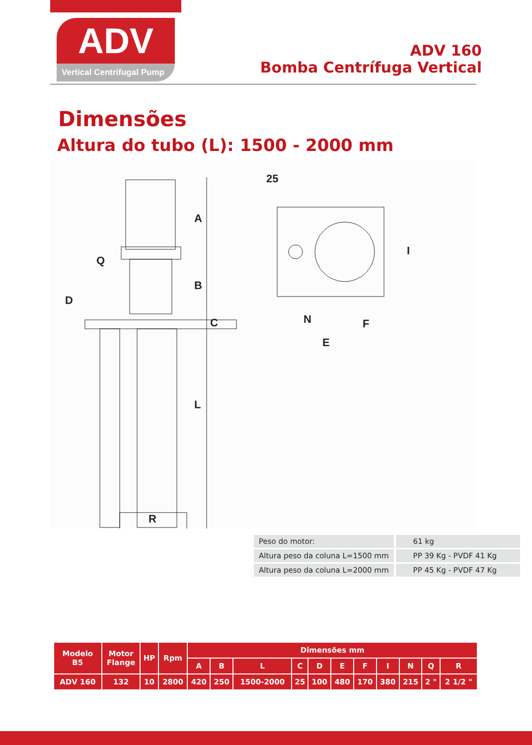ADV
Vertical Centrifugal Pump
ADV 160
Bomba Centrífuga Vertical
Dimensões
Altura do tubo (L): 1500 - 2000 mm
A
B
C
D
Q
L
R
25
N
F
E
I
| Peso do motor: | 61 kg |
| Altura peso da coluna L=1500 mm | PP 39 Kg - PVDF 41 Kg |
| Altura peso da coluna L=2000 mm | PP 45 Kg - PVDF 47 Kg |
| Modelo B5 | Motor Flange | HP | Rpm | Dimensões mm | | | | | | | | | | |
| --- | --- | --- | --- | --- | --- | --- | --- | --- | --- | --- | --- | --- | --- | --- |
| | | | | A | B | L | C | D | E | F | I | N | Q | R |
| ADV 160 | 132 | 10 | 2800 | 420 | 250 | 1500-2000 | 25 | 100 | 480 | 170 | 380 | 215 | 2 " | 2 1/2 " |